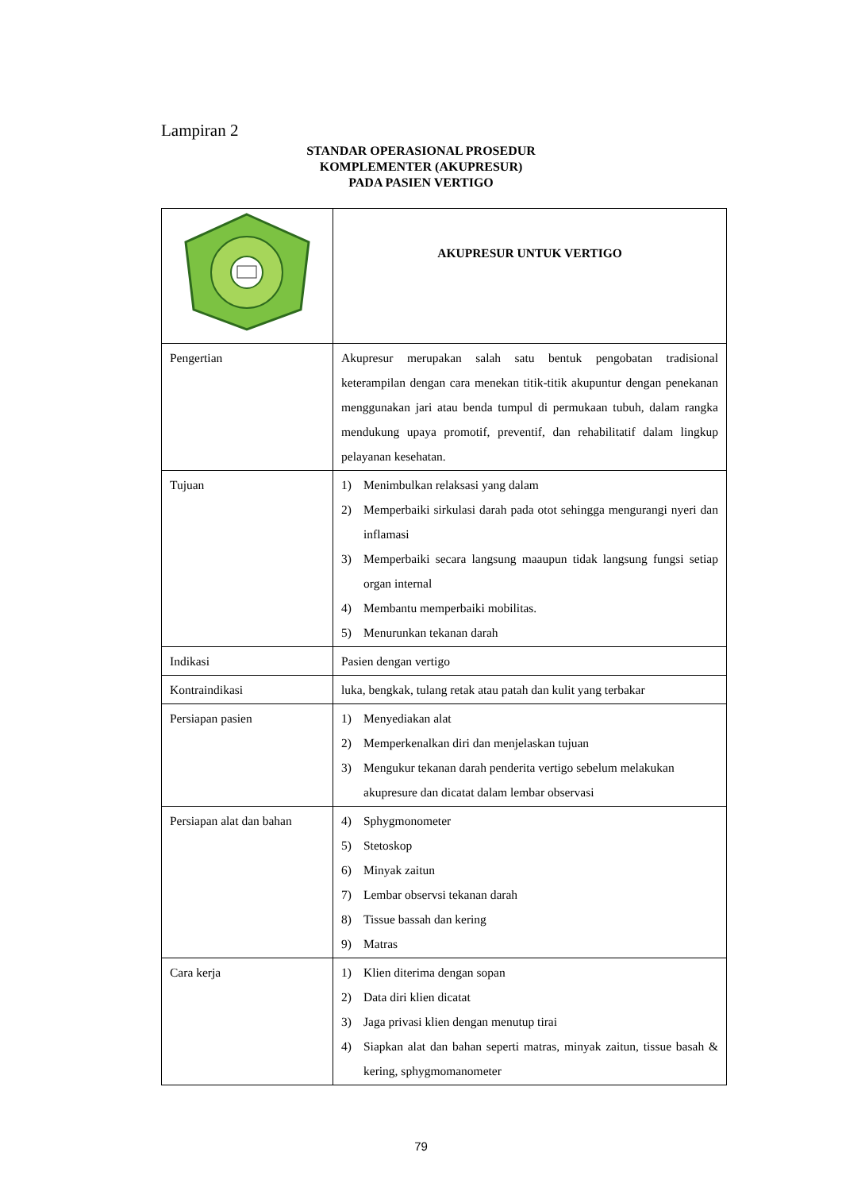Lampiran 2
STANDAR OPERASIONAL PROSEDUR
KOMPLEMENTER (AKUPRESUR)
PADA PASIEN VERTIGO
| | AKUPRESUR UNTUK VERTIGO |
| Pengertian | Akupresur merupakan salah satu bentuk pengobatan tradisional keterampilan dengan cara menekan titik-titik akupuntur dengan penekanan menggunakan jari atau benda tumpul di permukaan tubuh, dalam rangka mendukung upaya promotif, preventif, dan rehabilitatif dalam lingkup pelayanan kesehatan. |
| Tujuan | 1) Menimbulkan relaksasi yang dalam 2) Memperbaiki sirkulasi darah pada otot sehingga mengurangi nyeri dan inflamasi 3) Memperbaiki secara langsung maaupun tidak langsung fungsi setiap organ internal 4) Membantu memperbaiki mobilitas. 5) Menurunkan tekanan darah |
| Indikasi | Pasien dengan vertigo |
| Kontraindikasi | luka, bengkak, tulang retak atau patah dan kulit yang terbakar |
| Persiapan pasien | 1) Menyediakan alat 2) Memperkenalkan diri dan menjelaskan tujuan 3) Mengukur tekanan darah penderita vertigo sebelum melakukan akupresure dan dicatat dalam lembar observasi |
| Persiapan alat dan bahan | 4) Sphygmonometer 5) Stetoskop 6) Minyak zaitun 7) Lembar observsi tekanan darah 8) Tissue bassah dan kering 9) Matras |
| Cara kerja | 1) Klien diterima dengan sopan 2) Data diri klien dicatat 3) Jaga privasi klien dengan menutup tirai 4) Siapkan alat dan bahan seperti matras, minyak zaitun, tissue basah & kering, sphygmomanometer |
79